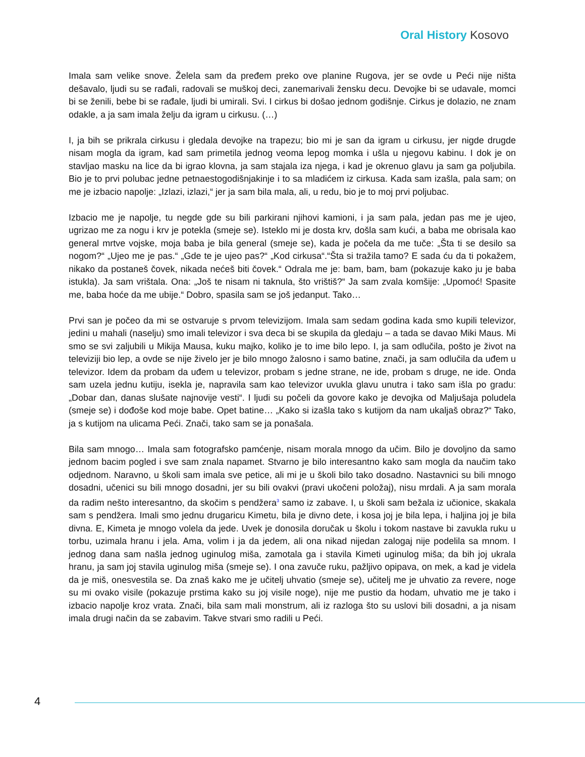Oral History Kosovo
Imala sam velike snove. Želela sam da pređem preko ove planine Rugova, jer se ovde u Peći nije ništa dešavalo, ljudi su se rađali, radovali se muškoj deci, zanemarivali žensku decu. Devojke bi se udavale, momci bi se ženili, bebe bi se rađale, ljudi bi umirali. Svi. I cirkus bi došao jednom godišnje. Cirkus je dolazio, ne znam odakle, a ja sam imala želju da igram u cirkusu. (…)
I, ja bih se prikrala cirkusu i gledala devojke na trapezu; bio mi je san da igram u cirkusu, jer nigde drugde nisam mogla da igram, kad sam primetila jednog veoma lepog momka i ušla u njegovu kabinu. I dok je on stavljao masku na lice da bi igrao klovna, ja sam stajala iza njega, i kad je okrenuo glavu ja sam ga poljubila. Bio je to prvi polubac jedne petnaestogodišnjakinje i to sa mladićem iz cirkusa. Kada sam izašla, pala sam; on me je izbacio napolje: „Izlazi, izlazi,“ jer ja sam bila mala, ali, u redu, bio je to moj prvi poljubac.
Izbacio me je napolje, tu negde gde su bili parkirani njihovi kamioni, i ja sam pala, jedan pas me je ujeo, ugrizao me za nogu i krv je potekla (smeje se). Isteklo mi je dosta krv, došla sam kući, a baba me obrisala kao general mrtve vojske, moja baba je bila general (smeje se), kada je počela da me tuče: „Šta ti se desilo sa nogom?“ „Ujeo me je pas.“ „Gde te je ujeo pas?“ „Kod cirkusa“.“Šta si tražila tamo? E sada ću da ti pokažem, nikako da postaneš čovek, nikada nećeš biti čovek.“ Odrala me je: bam, bam, bam (pokazuje kako ju je baba istukla). Ja sam vrištala. Ona: „Još te nisam ni taknula, što vrištiš?“ Ja sam zvala komšije: „Upomoć! Spasite me, baba hoće da me ubije.“ Dobro, spasila sam se još jedanput. Tako…
Prvi san je počeo da mi se ostvaruje s prvom televizijom. Imala sam sedam godina kada smo kupili televizor, jedini u mahali (naselju) smo imali televizor i sva deca bi se skupila da gledaju – a tada se davao Miki Maus. Mi smo se svi zaljubili u Mikija Mausa, kuku majko, koliko je to ime bilo lepo. I, ja sam odlučila, pošto je život na televiziji bio lep, a ovde se nije živelo jer je bilo mnogo žalosno i samo batine, znači, ja sam odlučila da uđem u televizor. Idem da probam da uđem u televizor, probam s jedne strane, ne ide, probam s druge, ne ide. Onda sam uzela jednu kutiju, isekla je, napravila sam kao televizor uvukla glavu unutra i tako sam išla po gradu: „Dobar dan, danas slušate najnovije vesti“. I ljudi su počeli da govore kako je devojka od Maljušaja poludela (smeje se) i dođoše kod moje babe. Opet batine… „Kako si izašla tako s kutijom da nam ukaljaš obraz?“ Tako, ja s kutijom na ulicama Peći. Znači, tako sam se ja ponašala.
Bila sam mnogo… Imala sam fotografsko pamćenje, nisam morala mnogo da učim. Bilo je dovoljno da samo jednom bacim pogled i sve sam znala napamet. Stvarno je bilo interesantno kako sam mogla da naučim tako odjednom. Naravno, u školi sam imala sve petice, ali mi je u školi bilo tako dosadno. Nastavnici su bili mnogo dosadni, učenici su bili mnogo dosadni, jer su bili ovakvi (pravi ukočeni položaj), nisu mrdali. A ja sam morala da radim nešto interesantno, da skočim s pendžera<sup>3</sup> samo iz zabave. I, u školi sam bežala iz učionice, skakala sam s pendžera. Imali smo jednu drugaricu Kimetu, bila je divno dete, i kosa joj je bila lepa, i haljina joj je bila divna. E, Kimeta je mnogo volela da jede. Uvek je donosila doručak u školu i tokom nastave bi zavukla ruku u torbu, uzimala hranu i jela. Ama, volim i ja da jedem, ali ona nikad nijedan zalogaj nije podelila sa mnom. I jednog dana sam našla jednog uginulog miša, zamotala ga i stavila Kimeti uginulog miša; da bih joj ukrala hranu, ja sam joj stavila uginulog miša (smeje se). I ona zavuče ruku, pažljivo opipava, on mek, a kad je videla da je miš, onesvestila se. Da znaš kako me je učitelj uhvatio (smeje se), učitelj me je uhvatio za revere, noge su mi ovako visile (pokazuje prstima kako su joj visile noge), nije me pustio da hodam, uhvatio me je tako i izbacio napolje kroz vrata. Znači, bila sam mali monstrum, ali iz razloga što su uslovi bili dosadni, a ja nisam imala drugi način da se zabavim. Takve stvari smo radili u Peći.
4